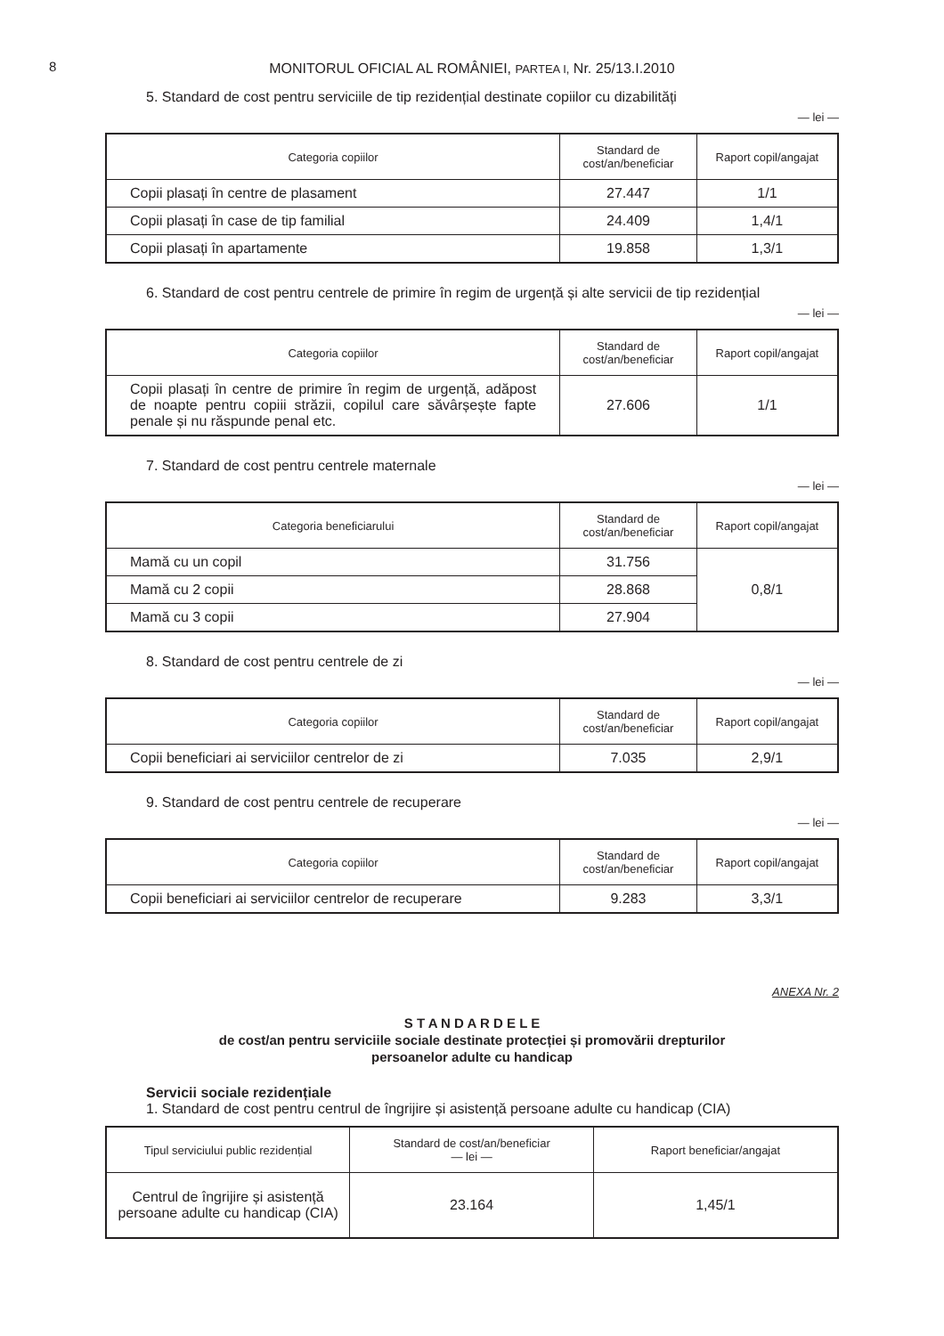8
MONITORUL OFICIAL AL ROMÂNIEI, PARTEA I, Nr. 25/13.I.2010
5. Standard de cost pentru serviciile de tip rezidențial destinate copiilor cu dizabilități
— lei —
| Categoria copiilor | Standard de cost/an/beneficiar | Raport copil/angajat |
| --- | --- | --- |
| Copii plasați în centre de plasament | 27.447 | 1/1 |
| Copii plasați în case de tip familial | 24.409 | 1,4/1 |
| Copii plasați în apartamente | 19.858 | 1,3/1 |
6. Standard de cost pentru centrele de primire în regim de urgență și alte servicii de tip rezidențial
— lei —
| Categoria copiilor | Standard de cost/an/beneficiar | Raport copil/angajat |
| --- | --- | --- |
| Copii plasați în centre de primire în regim de urgență, adăpost de noapte pentru copiii străzii, copilul care săvârșește fapte penale și nu răspunde penal etc. | 27.606 | 1/1 |
7. Standard de cost pentru centrele maternale
— lei —
| Categoria beneficiarului | Standard de cost/an/beneficiar | Raport copil/angajat |
| --- | --- | --- |
| Mamă cu un copil | 31.756 | 0,8/1 |
| Mamă cu 2 copii | 28.868 | |
| Mamă cu 3 copii | 27.904 | |
8. Standard de cost pentru centrele de zi
— lei —
| Categoria copiilor | Standard de cost/an/beneficiar | Raport copil/angajat |
| --- | --- | --- |
| Copii beneficiari ai serviciilor centrelor de zi | 7.035 | 2,9/1 |
9. Standard de cost pentru centrele de recuperare
— lei —
| Categoria copiilor | Standard de cost/an/beneficiar | Raport copil/angajat |
| --- | --- | --- |
| Copii beneficiari ai serviciilor centrelor de recuperare | 9.283 | 3,3/1 |
ANEXA Nr. 2
S T A N D A R D E L E
de cost/an pentru serviciile sociale destinate protecției și promovării drepturilor
persoanelor adulte cu handicap
Servicii sociale rezidențiale
1. Standard de cost pentru centrul de îngrijire și asistență persoane adulte cu handicap (CIA)
| Tipul serviciului public rezidențial | Standard de cost/an/beneficiar — lei — | Raport beneficiar/angajat |
| --- | --- | --- |
| Centrul de îngrijire și asistență persoane adulte cu handicap (CIA) | 23.164 | 1,45/1 |